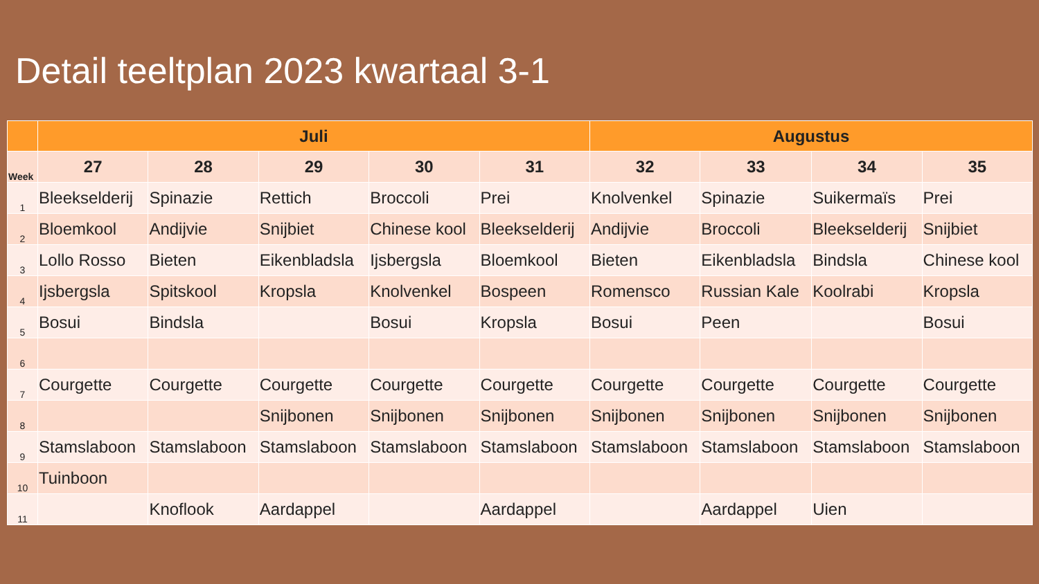Detail teeltplan 2023 kwartaal 3-1
| | Juli | | | | | Augustus | | | |
| --- | --- | --- | --- | --- | --- | --- | --- | --- | --- |
| Week | 27 | 28 | 29 | 30 | 31 | 32 | 33 | 34 | 35 |
| 1 | Bleekselderij | Spinazie | Rettich | Broccoli | Prei | Knolvenkel | Spinazie | Suikermaïs | Prei |
| 2 | Bloemkool | Andijvie | Snijbiet | Chinese kool | Bleekselderij | Andijvie | Broccoli | Bleekselderij | Snijbiet |
| 3 | Lollo Rosso | Bieten | Eikenbladsla | Ijsbergsla | Bloemkool | Bieten | Eikenbladsla | Bindsla | Chinese kool |
| 4 | Ijsbergsla | Spitskool | Kropsla | Knolvenkel | Bospeen | Romensco | Russian Kale | Koolrabi | Kropsla |
| 5 | Bosui | Bindsla | | Bosui | Kropsla | Bosui | Peen | | Bosui |
| 6 | | | | | | | | | |
| 7 | Courgette | Courgette | Courgette | Courgette | Courgette | Courgette | Courgette | Courgette | Courgette |
| 8 | | | Snijbonen | Snijbonen | Snijbonen | Snijbonen | Snijbonen | Snijbonen | Snijbonen |
| 9 | Stamslaboon | Stamslaboon | Stamslaboon | Stamslaboon | Stamslaboon | Stamslaboon | Stamslaboon | Stamslaboon | Stamslaboon |
| 10 | Tuinboon | | | | | | | | |
| 11 | | Knoflook | Aardappel | | Aardappel | | Aardappel | Uien | |